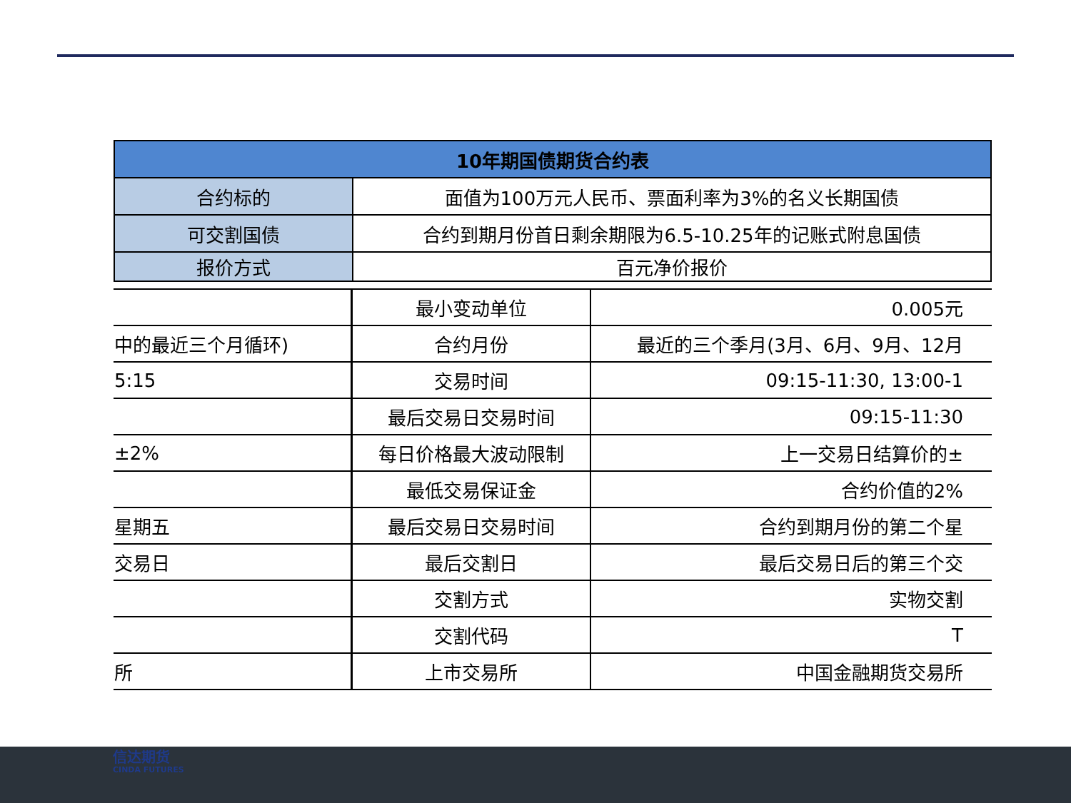| 10年期国债期货合约表 | |
| --- | --- |
| 合约标的 | 面值为100万元人民币、票面利率为3%的名义长期国债 |
| 可交割国债 | 合约到期月份首日剩余期限为6.5-10.25年的记账式附息国债 |
| 报价方式 | 百元净价报价 |
| | 最小变动单位 | 0.005元 |
| 中的最近三个月循环) | 合约月份 | 最近的三个季月(3月、6月、9月、12月 |
| 5:15 | 交易时间 | 09:15-11:30, 13:00-1 |
| | 最后交易日交易时间 | 09:15-11:30 |
| ±2% | 每日价格最大波动限制 | 上一交易日结算价的± |
| | 最低交易保证金 | 合约价值的2% |
| 星期五 | 最后交易日交易时间 | 合约到期月份的第二个星 |
| 交易日 | 最后交割日 | 最后交易日后的第三个交 |
| | 交割方式 | 实物交割 |
| | 交割代码 | T |
| 所 | 上市交易所 | 中国金融期货交易所 |
信达期货
CINDA FUTURES